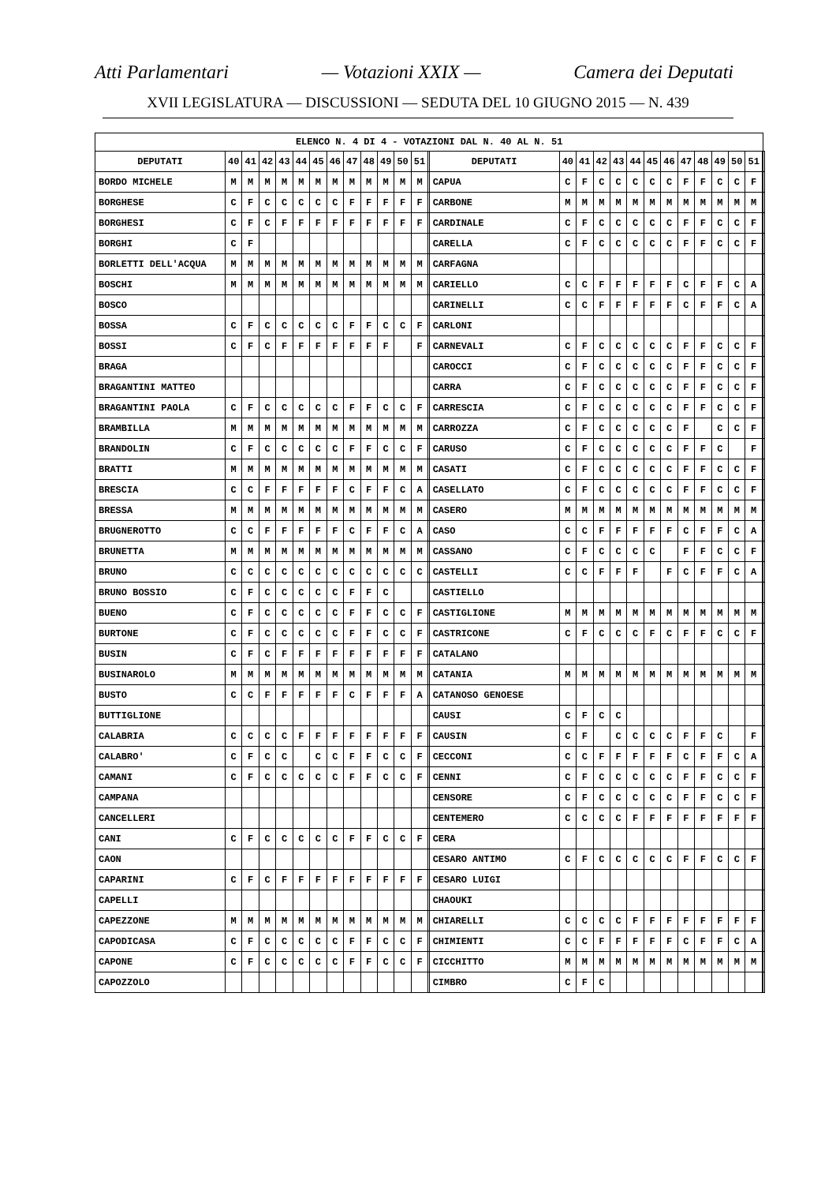Atti Parlamentari — Votazioni XXIX — Camera dei Deputati
XVII LEGISLATURA — DISCUSSIONI — SEDUTA DEL 10 GIUGNO 2015 — N. 439
| ELENCO N. 4 DI 4 - VOTAZIONI DAL N. 40 AL N. 51 | | | | | | | | | | | | | | | | | | | | | | | | | | | | |
| --- | --- | --- | --- | --- | --- | --- | --- | --- | --- | --- | --- | --- | --- | --- | --- | --- | --- | --- | --- | --- | --- | --- | --- | --- | --- | --- | --- | --- |
| DEPUTATI | 40 | 41 | 42 | 43 | 44 | 45 | 46 | 47 | 48 | 49 | 50 | 51 | | DEPUTATI | 40 | 41 | 42 | 43 | 44 | 45 | 46 | 47 | 48 | 49 | 50 | 51 | | |
| BORDO MICHELE | M | M | M | M | M | M | M | M | M | M | M | M | | CAPUA | C | F | C | C | C | C | C | F | F | C | C | F | | |
| BORGHESE | C | F | C | C | C | C | C | F | F | F | F | F | | CARBONE | M | M | M | M | M | M | M | M | M | M | M | M | | |
| BORGHESI | C | F | C | F | F | F | F | F | F | F | F | F | | CARDINALE | C | F | C | C | C | C | C | F | F | C | C | F | | |
| BORGHI | C | F | | | | | | | | | | | | CARELLA | C | F | C | C | C | C | C | F | F | C | C | F | | |
| BORLETTI DELL'ACQUA | M | M | M | M | M | M | M | M | M | M | M | M | | CARFAGNA | | | | | | | | | | | | | | |
| BOSCHI | M | M | M | M | M | M | M | M | M | M | M | M | | CARIELLO | C | C | F | F | F | F | F | C | F | F | C | A | | |
| BOSCO | | | | | | | | | | | | | | CARINELLI | C | C | F | F | F | F | F | C | F | F | C | A | | |
| BOSSA | C | F | C | C | C | C | C | F | F | C | C | F | | CARLONI | | | | | | | | | | | | | | |
| BOSSI | C | F | C | F | F | F | F | F | F | F | | F | | CARNEVALI | C | F | C | C | C | C | C | F | F | C | C | F | | |
| BRAGA | | | | | | | | | | | | | | CAROCCI | C | F | C | C | C | C | C | F | F | C | C | F | | |
| BRAGANTINI MATTEO | | | | | | | | | | | | | | CARRA | C | F | C | C | C | C | C | F | F | C | C | F | | |
| BRAGANTINI PAOLA | C | F | C | C | C | C | C | F | F | C | C | F | | CARRESCIA | C | F | C | C | C | C | C | F | F | C | C | F | | |
| BRAMBILLA | M | M | M | M | M | M | M | M | M | M | M | M | | CARROZZA | C | F | C | C | C | C | C | F | | C | C | F | | |
| BRANDOLIN | C | F | C | C | C | C | C | F | F | C | C | F | | CARUSO | C | F | C | C | C | C | C | F | F | C | | F | | |
| BRATTI | M | M | M | M | M | M | M | M | M | M | M | M | | CASATI | C | F | C | C | C | C | C | F | F | C | C | F | | |
| BRESCIA | C | C | F | F | F | F | F | C | F | F | C | A | | CASELLATO | C | F | C | C | C | C | C | F | F | C | C | F | | |
| BRESSA | M | M | M | M | M | M | M | M | M | M | M | M | | CASERO | M | M | M | M | M | M | M | M | M | M | M | M | | |
| BRUGNEROTTO | C | C | F | F | F | F | F | C | F | F | C | A | | CASO | C | C | F | F | F | F | F | C | F | F | C | A | | |
| BRUNETTA | M | M | M | M | M | M | M | M | M | M | M | M | | CASSANO | C | F | C | C | C | C | | F | F | C | C | F | | |
| BRUNO | C | C | C | C | C | C | C | C | C | C | C | C | | CASTELLI | C | C | F | F | F | | F | C | F | F | C | A | | |
| BRUNO BOSSIO | C | F | C | C | C | C | C | F | F | C | | | | CASTIELLO | | | | | | | | | | | | | | |
| BUENO | C | F | C | C | C | C | C | F | F | C | C | F | | CASTIGLIONE | M | M | M | M | M | M | M | M | M | M | M | M | | |
| BURTONE | C | F | C | C | C | C | C | F | F | C | C | F | | CASTRICONE | C | F | C | C | C | F | C | F | F | C | C | F | | |
| BUSIN | C | F | C | F | F | F | F | F | F | F | F | F | | CATALANO | | | | | | | | | | | | | | |
| BUSINAROLO | M | M | M | M | M | M | M | M | M | M | M | M | | CATANIA | M | M | M | M | M | M | M | M | M | M | M | M | | |
| BUSTO | C | C | F | F | F | F | F | C | F | F | F | A | | CATANOSO GENOESE | | | | | | | | | | | | | | |
| BUTTIGLIONE | | | | | | | | | | | | | | CAUSI | C | F | C | C | | | | | | | | | | |
| CALABRIA | C | C | C | C | F | F | F | F | F | F | F | F | | CAUSIN | C | F | | C | C | C | C | F | F | C | | F | | |
| CALABRO' | C | F | C | C | | C | C | F | F | C | C | F | | CECCONI | C | C | F | F | F | F | F | C | F | F | C | A | | |
| CAMANI | C | F | C | C | C | C | C | F | F | C | C | F | | CENNI | C | F | C | C | C | C | C | F | F | C | C | F | | |
| CAMPANA | | | | | | | | | | | | | | CENSORE | C | F | C | C | C | C | C | F | F | C | C | F | | |
| CANCELLERI | | | | | | | | | | | | | | CENTEMERO | C | C | C | C | F | F | F | F | F | F | F | F | | |
| CANI | C | F | C | C | C | C | C | F | F | C | C | F | | CERA | | | | | | | | | | | | | | |
| CAON | | | | | | | | | | | | | | CESARO ANTIMO | C | F | C | C | C | C | C | F | F | C | C | F | | |
| CAPARINI | C | F | C | F | F | F | F | F | F | F | F | F | | CESARO LUIGI | | | | | | | | | | | | | | |
| CAPELLI | | | | | | | | | | | | | | CHAOUKI | | | | | | | | | | | | | | |
| CAPEZZONE | M | M | M | M | M | M | M | M | M | M | M | M | | CHIARELLI | C | C | C | C | F | F | F | F | F | F | F | F | | |
| CAPODICASA | C | F | C | C | C | C | C | F | F | C | C | F | | CHIMIENTI | C | C | F | F | F | F | F | C | F | F | C | A | | |
| CAPONE | C | F | C | C | C | C | C | F | F | C | C | F | | CICCHITTO | M | M | M | M | M | M | M | M | M | M | M | M | | |
| CAPOZZOLO | | | | | | | | | | | | | | CIMBRO | C | F | C | | | | | | | | | | | |